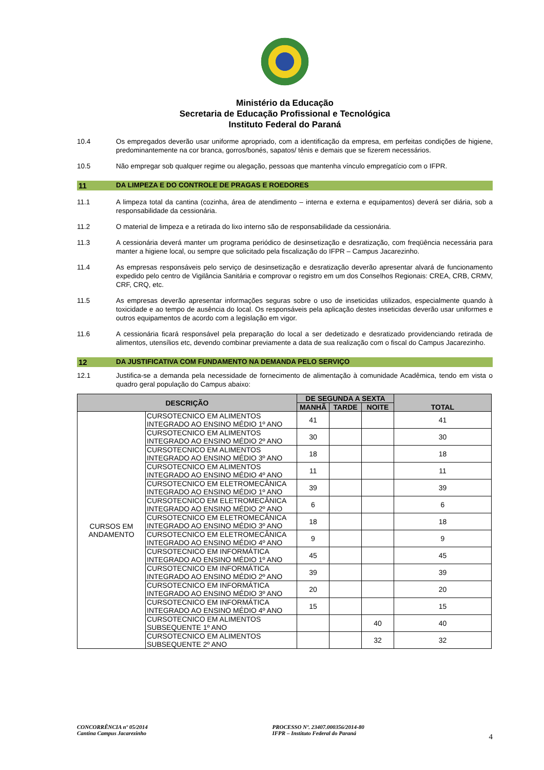Ministério da Educação
Secretaria de Educação Profissional e Tecnológica
Instituto Federal do Paraná
10.4 Os empregados deverão usar uniforme apropriado, com a identificação da empresa, em perfeitas condições de higiene, predominantemente na cor branca, gorros/bonés, sapatos/ tênis e demais que se fizerem necessários.
10.5 Não empregar sob qualquer regime ou alegação, pessoas que mantenha vínculo empregatício com o IFPR.
11 DA LIMPEZA E DO CONTROLE DE PRAGAS E ROEDORES
11.1 A limpeza total da cantina (cozinha, área de atendimento – interna e externa e equipamentos) deverá ser diária, sob a responsabilidade da cessionária.
11.2 O material de limpeza e a retirada do lixo interno são de responsabilidade da cessionária.
11.3 A cessionária deverá manter um programa periódico de desinsetização e desratização, com freqüência necessária para manter a higiene local, ou sempre que solicitado pela fiscalização do IFPR – Campus Jacarezinho.
11.4 As empresas responsáveis pelo serviço de desinsetização e desratização deverão apresentar alvará de funcionamento expedido pelo centro de Vigilância Sanitária e comprovar o registro em um dos Conselhos Regionais: CREA, CRB, CRMV, CRF, CRQ, etc.
11.5 As empresas deverão apresentar informações seguras sobre o uso de inseticidas utilizados, especialmente quando à toxicidade e ao tempo de ausência do local. Os responsáveis pela aplicação destes inseticidas deverão usar uniformes e outros equipamentos de acordo com a legislação em vigor.
11.6 A cessionária ficará responsável pela preparação do local a ser dedetizado e desratizado providenciando retirada de alimentos, utensílios etc, devendo combinar previamente a data de sua realização com o fiscal do Campus Jacarezinho.
12 DA JUSTIFICATIVA COM FUNDAMENTO NA DEMANDA PELO SERVIÇO
12.1 Justifica-se a demanda pela necessidade de fornecimento de alimentação à comunidade Acadêmica, tendo em vista o quadro geral população do Campus abaixo:
| DESCRIÇÃO | | DE SEGUNDA A SEXTA | | | TOTAL |
| --- | --- | --- | --- | --- | --- |
| | | MANHÃ | TARDE | NOITE | |
| CURSOS EM ANDAMENTO | CURSOTECNICO EM ALIMENTOS INTEGRADO AO ENSINO MÉDIO 1º ANO | 41 | | | 41 |
| | CURSOTECNICO EM ALIMENTOS INTEGRADO AO ENSINO MÉDIO 2º ANO | 30 | | | 30 |
| | CURSOTECNICO EM ALIMENTOS INTEGRADO AO ENSINO MÉDIO 3º ANO | 18 | | | 18 |
| | CURSOTECNICO EM ALIMENTOS INTEGRADO AO ENSINO MÉDIO 4º ANO | 11 | | | 11 |
| | CURSOTECNICO EM ELETROMECÂNICA INTEGRADO AO ENSINO MÉDIO 1º ANO | 39 | | | 39 |
| | CURSOTECNICO EM ELETROMECÂNICA INTEGRADO AO ENSINO MÉDIO 2º ANO | 6 | | | 6 |
| | CURSOTECNICO EM ELETROMECÂNICA INTEGRADO AO ENSINO MÉDIO 3º ANO | 18 | | | 18 |
| | CURSOTECNICO EM ELETROMECÂNICA INTEGRADO AO ENSINO MÉDIO 4º ANO | 9 | | | 9 |
| | CURSOTECNICO EM INFORMÁTICA INTEGRADO AO ENSINO MÉDIO 1º ANO | 45 | | | 45 |
| | CURSOTECNICO EM INFORMÁTICA INTEGRADO AO ENSINO MÉDIO 2º ANO | 39 | | | 39 |
| | CURSOTECNICO EM INFORMÁTICA INTEGRADO AO ENSINO MÉDIO 3º ANO | 20 | | | 20 |
| | CURSOTECNICO EM INFORMÁTICA INTEGRADO AO ENSINO MÉDIO 4º ANO | 15 | | | 15 |
| | CURSOTECNICO EM ALIMENTOS SUBSEQUENTE 1º ANO | | | 40 | 40 |
| | CURSOTECNICO EM ALIMENTOS SUBSEQUENTE 2º ANO | | | 32 | 32 |
CONCORRÊNCIA nº 05/2014
Cantina Campus Jacarezinho
PROCESSO Nº. 23407.000356/2014-80
IFPR – Instituto Federal do Paraná
4